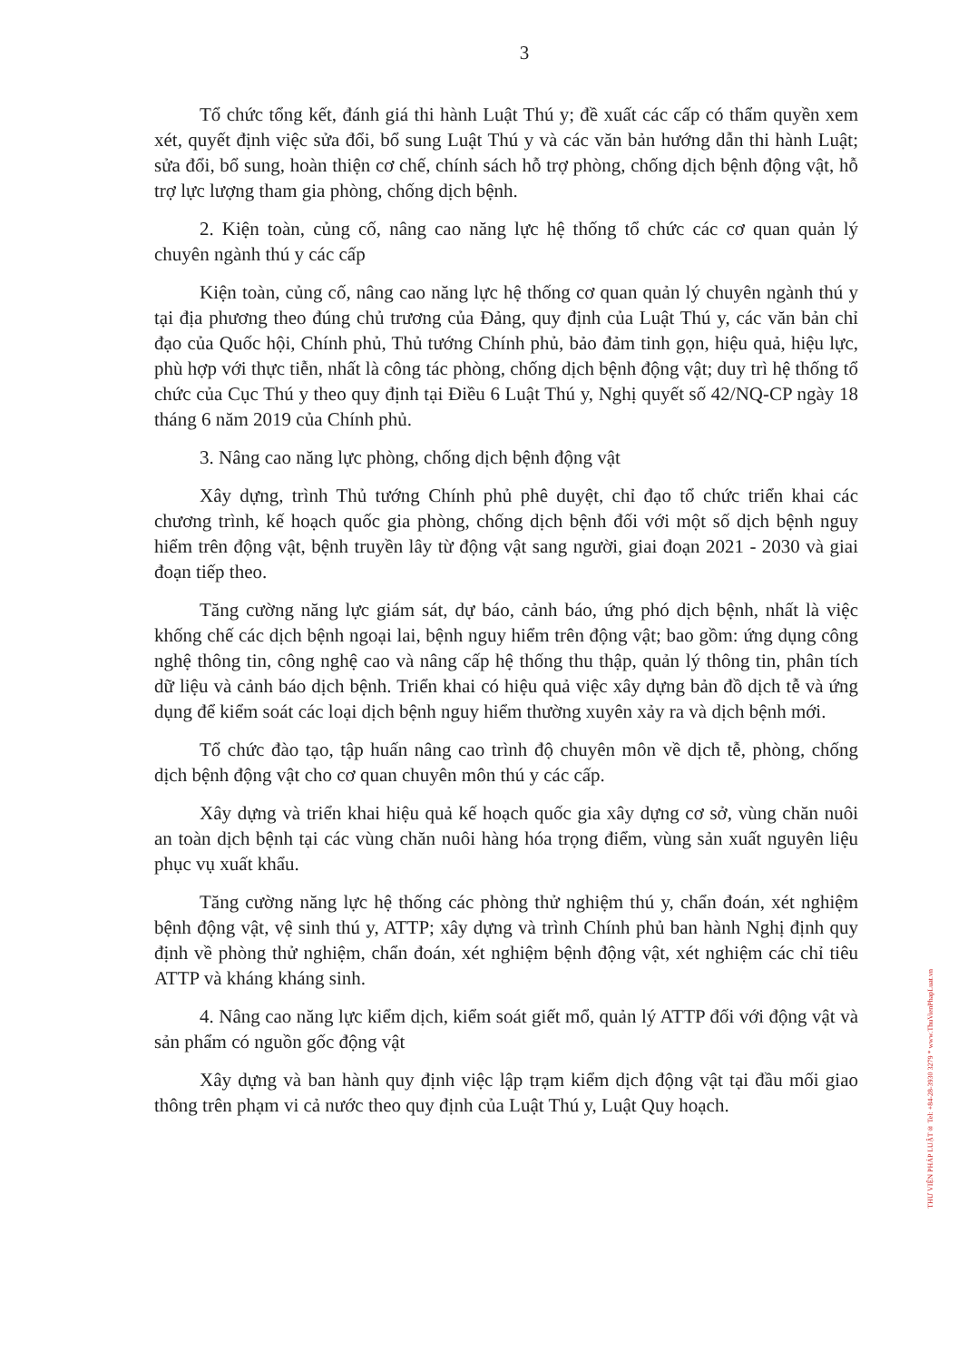3
Tổ chức tổng kết, đánh giá thi hành Luật Thú y; đề xuất các cấp có thẩm quyền xem xét, quyết định việc sửa đổi, bổ sung Luật Thú y và các văn bản hướng dẫn thi hành Luật; sửa đổi, bổ sung, hoàn thiện cơ chế, chính sách hỗ trợ phòng, chống dịch bệnh động vật, hỗ trợ lực lượng tham gia phòng, chống dịch bệnh.
2. Kiện toàn, củng cố, nâng cao năng lực hệ thống tổ chức các cơ quan quản lý chuyên ngành thú y các cấp
Kiện toàn, củng cố, nâng cao năng lực hệ thống cơ quan quản lý chuyên ngành thú y tại địa phương theo đúng chủ trương của Đảng, quy định của Luật Thú y, các văn bản chỉ đạo của Quốc hội, Chính phủ, Thủ tướng Chính phủ, bảo đảm tinh gọn, hiệu quả, hiệu lực, phù hợp với thực tiễn, nhất là công tác phòng, chống dịch bệnh động vật; duy trì hệ thống tổ chức của Cục Thú y theo quy định tại Điều 6 Luật Thú y, Nghị quyết số 42/NQ-CP ngày 18 tháng 6 năm 2019 của Chính phủ.
3. Nâng cao năng lực phòng, chống dịch bệnh động vật
Xây dựng, trình Thủ tướng Chính phủ phê duyệt, chỉ đạo tổ chức triển khai các chương trình, kế hoạch quốc gia phòng, chống dịch bệnh đối với một số dịch bệnh nguy hiểm trên động vật, bệnh truyền lây từ động vật sang người, giai đoạn 2021 - 2030 và giai đoạn tiếp theo.
Tăng cường năng lực giám sát, dự báo, cảnh báo, ứng phó dịch bệnh, nhất là việc khống chế các dịch bệnh ngoại lai, bệnh nguy hiểm trên động vật; bao gồm: ứng dụng công nghệ thông tin, công nghệ cao và nâng cấp hệ thống thu thập, quản lý thông tin, phân tích dữ liệu và cảnh báo dịch bệnh. Triển khai có hiệu quả việc xây dựng bản đồ dịch tễ và ứng dụng để kiểm soát các loại dịch bệnh nguy hiểm thường xuyên xảy ra và dịch bệnh mới.
Tổ chức đào tạo, tập huấn nâng cao trình độ chuyên môn về dịch tễ, phòng, chống dịch bệnh động vật cho cơ quan chuyên môn thú y các cấp.
Xây dựng và triển khai hiệu quả kế hoạch quốc gia xây dựng cơ sở, vùng chăn nuôi an toàn dịch bệnh tại các vùng chăn nuôi hàng hóa trọng điểm, vùng sản xuất nguyên liệu phục vụ xuất khẩu.
Tăng cường năng lực hệ thống các phòng thử nghiệm thú y, chẩn đoán, xét nghiệm bệnh động vật, vệ sinh thú y, ATTP; xây dựng và trình Chính phủ ban hành Nghị định quy định về phòng thử nghiệm, chẩn đoán, xét nghiệm bệnh động vật, xét nghiệm các chỉ tiêu ATTP và kháng kháng sinh.
4. Nâng cao năng lực kiểm dịch, kiểm soát giết mổ, quản lý ATTP đối với động vật và sản phẩm có nguồn gốc động vật
Xây dựng và ban hành quy định việc lập trạm kiểm dịch động vật tại đầu mối giao thông trên phạm vi cả nước theo quy định của Luật Thú y, Luật Quy hoạch.
THƯ VIỆN PHÁP LUẬT® Tel: +84-28-3930 3279 * www.ThuVienPhapLuat.vn